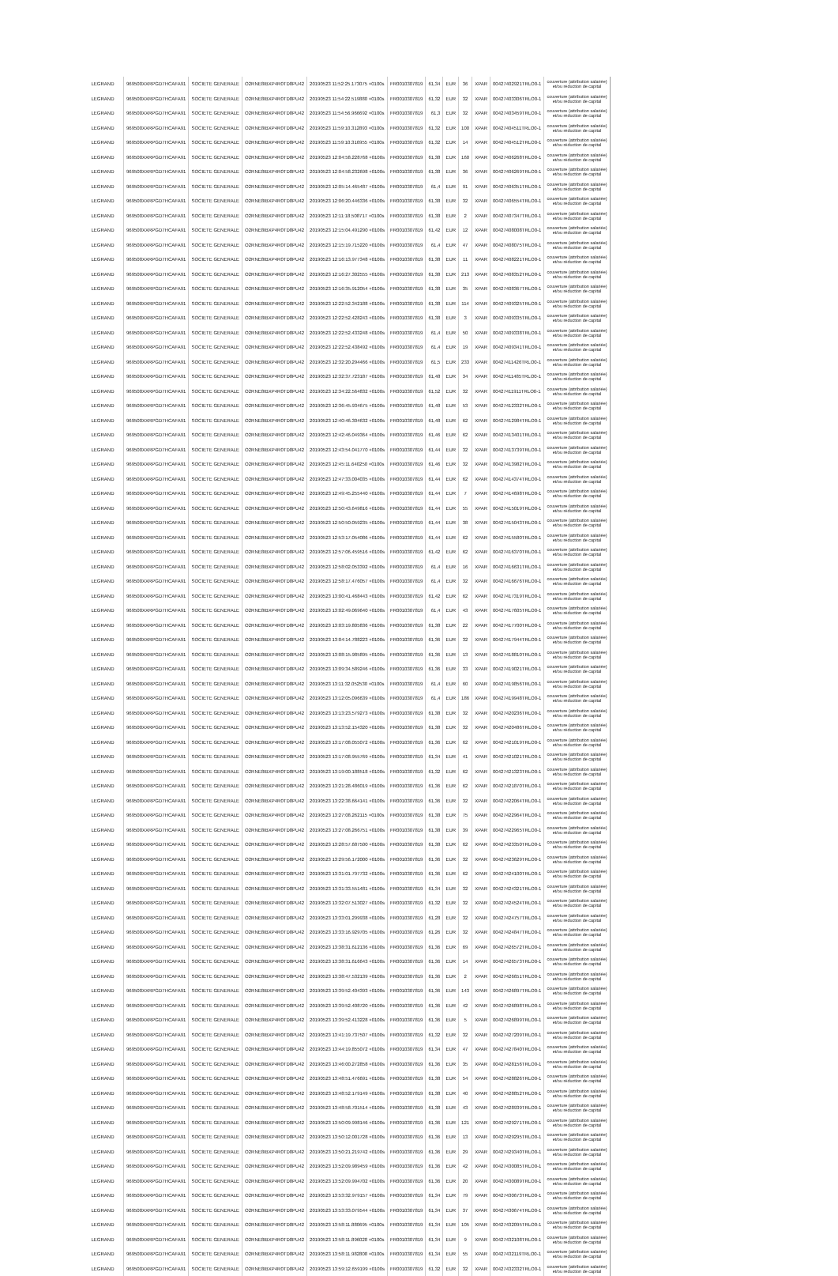| LEGRAND | 969500XXRPGD7HCAFA91 | SOCIETE GENERALE | O2RNE8IBXP4R0TD8PU42 | 20190523 11:52:25.173075 +0100s | FR0010307819 | 61,34 | EUR | 36 | XPAR | 00427402921TRLO0-1 | couverture (attribution salariée) et/ou réduction de capital |
| LEGRAND | 969500XXRPGD7HCAFA91 | SOCIETE GENERALE | O2RNE8IBXP4R0TD8PU42 | 20190523 11:54:22.519880 +0100s | FR0010307819 | 61,32 | EUR | 32 | XPAR | 00427403306TRLO0-1 | couverture (attribution salariée) et/ou réduction de capital |
| LEGRAND | 969500XXRPGD7HCAFA91 | SOCIETE GENERALE | O2RNE8IBXP4R0TD8PU42 | 20190523 11:54:56.966692 +0100s | FR0010307819 | 61,3 | EUR | 32 | XPAR | 00427403459TRLO0-1 | couverture (attribution salariée) et/ou réduction de capital |
| LEGRAND | 969500XXRPGD7HCAFA91 | SOCIETE GENERALE | O2RNE8IBXP4R0TD8PU42 | 20190523 11:59:10.312893 +0100s | FR0010307819 | 61,32 | EUR | 100 | XPAR | 00427404511TRLO0-1 | couverture (attribution salariée) et/ou réduction de capital |
| LEGRAND | 969500XXRPGD7HCAFA91 | SOCIETE GENERALE | O2RNE8IBXP4R0TD8PU42 | 20190523 11:59:10.316955 +0100s | FR0010307819 | 61,32 | EUR | 14 | XPAR | 00427404512TRLO0-1 | couverture (attribution salariée) et/ou réduction de capital |
| LEGRAND | 969500XXRPGD7HCAFA91 | SOCIETE GENERALE | O2RNE8IBXP4R0TD8PU42 | 20190523 12:04:58.228768 +0100s | FR0010307819 | 61,38 | EUR | 160 | XPAR | 00427406268TRLO0-1 | couverture (attribution salariée) et/ou réduction de capital |
| LEGRAND | 969500XXRPGD7HCAFA91 | SOCIETE GENERALE | O2RNE8IBXP4R0TD8PU42 | 20190523 12:04:58.232698 +0100s | FR0010307819 | 61,38 | EUR | 36 | XPAR | 00427406269TRLO0-1 | couverture (attribution salariée) et/ou réduction de capital |
| LEGRAND | 969500XXRPGD7HCAFA91 | SOCIETE GENERALE | O2RNE8IBXP4R0TD8PU42 | 20190523 12:05:14.465487 +0100s | FR0010307819 | 61,4 | EUR | 91 | XPAR | 00427406351TRLO0-1 | couverture (attribution salariée) et/ou réduction de capital |
| LEGRAND | 969500XXRPGD7HCAFA91 | SOCIETE GENERALE | O2RNE8IBXP4R0TD8PU42 | 20190523 12:06:20.446336 +0100s | FR0010307819 | 61,38 | EUR | 32 | XPAR | 00427406554TRLO0-1 | couverture (attribution salariée) et/ou réduction de capital |
| LEGRAND | 969500XXRPGD7HCAFA91 | SOCIETE GENERALE | O2RNE8IBXP4R0TD8PU42 | 20190523 12:11:18.508717 +0100s | FR0010307819 | 61,38 | EUR | 2 | XPAR | 00427407347TRLO0-1 | couverture (attribution salariée) et/ou réduction de capital |
| LEGRAND | 969500XXRPGD7HCAFA91 | SOCIETE GENERALE | O2RNE8IBXP4R0TD8PU42 | 20190523 12:15:04.491290 +0100s | FR0010307819 | 61,42 | EUR | 12 | XPAR | 00427408008TRLO0-1 | couverture (attribution salariée) et/ou réduction de capital |
| LEGRAND | 969500XXRPGD7HCAFA91 | SOCIETE GENERALE | O2RNE8IBXP4R0TD8PU42 | 20190523 12:15:19.715220 +0100s | FR0010307819 | 61,4 | EUR | 47 | XPAR | 00427408075TRLO0-1 | couverture (attribution salariée) et/ou réduction de capital |
| LEGRAND | 969500XXRPGD7HCAFA91 | SOCIETE GENERALE | O2RNE8IBXP4R0TD8PU42 | 20190523 12:16:13.977348 +0100s | FR0010307819 | 61,38 | EUR | 11 | XPAR | 00427408221TRLO0-1 | couverture (attribution salariée) et/ou réduction de capital |
| LEGRAND | 969500XXRPGD7HCAFA91 | SOCIETE GENERALE | O2RNE8IBXP4R0TD8PU42 | 20190523 12:16:27.302555 +0100s | FR0010307819 | 61,38 | EUR | 213 | XPAR | 00427408352TRLO0-1 | couverture (attribution salariée) et/ou réduction de capital |
| LEGRAND | 969500XXRPGD7HCAFA91 | SOCIETE GENERALE | O2RNE8IBXP4R0TD8PU42 | 20190523 12:16:35.912054 +0100s | FR0010307819 | 61,38 | EUR | 35 | XPAR | 00427408367TRLO0-1 | couverture (attribution salariée) et/ou réduction de capital |
| LEGRAND | 969500XXRPGD7HCAFA91 | SOCIETE GENERALE | O2RNE8IBXP4R0TD8PU42 | 20190523 12:22:52.342188 +0100s | FR0010307819 | 61,38 | EUR | 114 | XPAR | 00427409325TRLO0-1 | couverture (attribution salariée) et/ou réduction de capital |
| LEGRAND | 969500XXRPGD7HCAFA91 | SOCIETE GENERALE | O2RNE8IBXP4R0TD8PU42 | 20190523 12:22:52.428243 +0100s | FR0010307819 | 61,38 | EUR | 3 | XPAR | 00427409335TRLO0-1 | couverture (attribution salariée) et/ou réduction de capital |
| LEGRAND | 969500XXRPGD7HCAFA91 | SOCIETE GENERALE | O2RNE8IBXP4R0TD8PU42 | 20190523 12:22:52.433248 +0100s | FR0010307819 | 61,4 | EUR | 50 | XPAR | 00427409338TRLO0-1 | couverture (attribution salariée) et/ou réduction de capital |
| LEGRAND | 969500XXRPGD7HCAFA91 | SOCIETE GENERALE | O2RNE8IBXP4R0TD8PU42 | 20190523 12:22:52.438492 +0100s | FR0010307819 | 61,4 | EUR | 19 | XPAR | 00427409341TRLO0-1 | couverture (attribution salariée) et/ou réduction de capital |
| LEGRAND | 969500XXRPGD7HCAFA91 | SOCIETE GENERALE | O2RNE8IBXP4R0TD8PU42 | 20190523 12:32:20.294466 +0100s | FR0010307819 | 61,5 | EUR | 233 | XPAR | 00427411426TRLO0-1 | couverture (attribution salariée) et/ou réduction de capital |
| LEGRAND | 969500XXRPGD7HCAFA91 | SOCIETE GENERALE | O2RNE8IBXP4R0TD8PU42 | 20190523 12:32:37.723187 +0100s | FR0010307819 | 61,48 | EUR | 34 | XPAR | 00427411485TRLO0-1 | couverture (attribution salariée) et/ou réduction de capital |
| LEGRAND | 969500XXRPGD7HCAFA91 | SOCIETE GENERALE | O2RNE8IBXP4R0TD8PU42 | 20190523 12:34:22.564832 +0100s | FR0010307819 | 61,52 | EUR | 32 | XPAR | 00427411911TRLO0-1 | couverture (attribution salariée) et/ou réduction de capital |
| LEGRAND | 969500XXRPGD7HCAFA91 | SOCIETE GENERALE | O2RNE8IBXP4R0TD8PU42 | 20190523 12:36:45.934675 +0100s | FR0010307819 | 61,48 | EUR | 53 | XPAR | 00427412332TRLO0-1 | couverture (attribution salariée) et/ou réduction de capital |
| LEGRAND | 969500XXRPGD7HCAFA91 | SOCIETE GENERALE | O2RNE8IBXP4R0TD8PU42 | 20190523 12:40:46.304632 +0100s | FR0010307819 | 61,48 | EUR | 62 | XPAR | 00427412984TRLO0-1 | couverture (attribution salariée) et/ou réduction de capital |
| LEGRAND | 969500XXRPGD7HCAFA91 | SOCIETE GENERALE | O2RNE8IBXP4R0TD8PU42 | 20190523 12:42:46.049364 +0100s | FR0010307819 | 61,46 | EUR | 62 | XPAR | 00427413401TRLO0-1 | couverture (attribution salariée) et/ou réduction de capital |
| LEGRAND | 969500XXRPGD7HCAFA91 | SOCIETE GENERALE | O2RNE8IBXP4R0TD8PU42 | 20190523 12:43:54.041770 +0100s | FR0010307819 | 61,44 | EUR | 32 | XPAR | 00427413739TRLO0-1 | couverture (attribution salariée) et/ou réduction de capital |
| LEGRAND | 969500XXRPGD7HCAFA91 | SOCIETE GENERALE | O2RNE8IBXP4R0TD8PU42 | 20190523 12:45:11.640250 +0100s | FR0010307819 | 61,46 | EUR | 32 | XPAR | 00427413982TRLO0-1 | couverture (attribution salariée) et/ou réduction de capital |
| LEGRAND | 969500XXRPGD7HCAFA91 | SOCIETE GENERALE | O2RNE8IBXP4R0TD8PU42 | 20190523 12:47:33.004035 +0100s | FR0010307819 | 61,44 | EUR | 62 | XPAR | 00427414374TRLO0-1 | couverture (attribution salariée) et/ou réduction de capital |
| LEGRAND | 969500XXRPGD7HCAFA91 | SOCIETE GENERALE | O2RNE8IBXP4R0TD8PU42 | 20190523 12:49:45.255440 +0100s | FR0010307819 | 61,44 | EUR | 7 | XPAR | 00427414698TRLO0-1 | couverture (attribution salariée) et/ou réduction de capital |
| LEGRAND | 969500XXRPGD7HCAFA91 | SOCIETE GENERALE | O2RNE8IBXP4R0TD8PU42 | 20190523 12:50:43.649816 +0100s | FR0010307819 | 61,44 | EUR | 55 | XPAR | 00427415019TRLO0-1 | couverture (attribution salariée) et/ou réduction de capital |
| LEGRAND | 969500XXRPGD7HCAFA91 | SOCIETE GENERALE | O2RNE8IBXP4R0TD8PU42 | 20190523 12:50:50.059235 +0100s | FR0010307819 | 61,44 | EUR | 38 | XPAR | 00427415043TRLO0-1 | couverture (attribution salariée) et/ou réduction de capital |
| LEGRAND | 969500XXRPGD7HCAFA91 | SOCIETE GENERALE | O2RNE8IBXP4R0TD8PU42 | 20190523 12:53:17.054086 +0100s | FR0010307819 | 61,44 | EUR | 62 | XPAR | 00427415580TRLO0-1 | couverture (attribution salariée) et/ou réduction de capital |
| LEGRAND | 969500XXRPGD7HCAFA91 | SOCIETE GENERALE | O2RNE8IBXP4R0TD8PU42 | 20190523 12:57:06.459516 +0100s | FR0010307819 | 61,42 | EUR | 62 | XPAR | 00427416370TRLO0-1 | couverture (attribution salariée) et/ou réduction de capital |
| LEGRAND | 969500XXRPGD7HCAFA91 | SOCIETE GENERALE | O2RNE8IBXP4R0TD8PU42 | 20190523 12:58:02.053392 +0100s | FR0010307819 | 61,4 | EUR | 16 | XPAR | 00427416631TRLO0-1 | couverture (attribution salariée) et/ou réduction de capital |
| LEGRAND | 969500XXRPGD7HCAFA91 | SOCIETE GENERALE | O2RNE8IBXP4R0TD8PU42 | 20190523 12:58:17.476057 +0100s | FR0010307819 | 61,4 | EUR | 32 | XPAR | 00427416676TRLO0-1 | couverture (attribution salariée) et/ou réduction de capital |
| LEGRAND | 969500XXRPGD7HCAFA91 | SOCIETE GENERALE | O2RNE8IBXP4R0TD8PU42 | 20190523 13:00:41.468443 +0100s | FR0010307819 | 61,42 | EUR | 62 | XPAR | 00427417319TRLO0-1 | couverture (attribution salariée) et/ou réduction de capital |
| LEGRAND | 969500XXRPGD7HCAFA91 | SOCIETE GENERALE | O2RNE8IBXP4R0TD8PU42 | 20190523 13:02:49.069640 +0100s | FR0010307819 | 61,4 | EUR | 43 | XPAR | 00427417605TRLO0-1 | couverture (attribution salariée) et/ou réduction de capital |
| LEGRAND | 969500XXRPGD7HCAFA91 | SOCIETE GENERALE | O2RNE8IBXP4R0TD8PU42 | 20190523 13:03:19.805836 +0100s | FR0010307819 | 61,38 | EUR | 22 | XPAR | 00427417700TRLO0-1 | couverture (attribution salariée) et/ou réduction de capital |
| LEGRAND | 969500XXRPGD7HCAFA91 | SOCIETE GENERALE | O2RNE8IBXP4R0TD8PU42 | 20190523 13:04:14.788223 +0100s | FR0010307819 | 61,36 | EUR | 32 | XPAR | 00427417944TRLO0-1 | couverture (attribution salariée) et/ou réduction de capital |
| LEGRAND | 969500XXRPGD7HCAFA91 | SOCIETE GENERALE | O2RNE8IBXP4R0TD8PU42 | 20190523 13:08:15.985895 +0100s | FR0010307819 | 61,36 | EUR | 13 | XPAR | 00427418810TRLO0-1 | couverture (attribution salariée) et/ou réduction de capital |
| LEGRAND | 969500XXRPGD7HCAFA91 | SOCIETE GENERALE | O2RNE8IBXP4R0TD8PU42 | 20190523 13:09:34.589246 +0100s | FR0010307819 | 61,36 | EUR | 33 | XPAR | 00427419021TRLO0-1 | couverture (attribution salariée) et/ou réduction de capital |
| LEGRAND | 969500XXRPGD7HCAFA91 | SOCIETE GENERALE | O2RNE8IBXP4R0TD8PU42 | 20190523 13:11:32.052530 +0100s | FR0010307819 | 61,4 | EUR | 60 | XPAR | 00427419856TRLO0-1 | couverture (attribution salariée) et/ou réduction de capital |
| LEGRAND | 969500XXRPGD7HCAFA91 | SOCIETE GENERALE | O2RNE8IBXP4R0TD8PU42 | 20190523 13:12:05.096639 +0100s | FR0010307819 | 61,4 | EUR | 186 | XPAR | 00427419948TRLO0-1 | couverture (attribution salariée) et/ou réduction de capital |
| LEGRAND | 969500XXRPGD7HCAFA91 | SOCIETE GENERALE | O2RNE8IBXP4R0TD8PU42 | 20190523 13:13:23.579273 +0100s | FR0010307819 | 61,38 | EUR | 32 | XPAR | 00427420236TRLO0-1 | couverture (attribution salariée) et/ou réduction de capital |
| LEGRAND | 969500XXRPGD7HCAFA91 | SOCIETE GENERALE | O2RNE8IBXP4R0TD8PU42 | 20190523 13:13:52.154320 +0100s | FR0010307819 | 61,38 | EUR | 32 | XPAR | 00427420486TRLO0-1 | couverture (attribution salariée) et/ou réduction de capital |
| LEGRAND | 969500XXRPGD7HCAFA91 | SOCIETE GENERALE | O2RNE8IBXP4R0TD8PU42 | 20190523 13:17:08.055072 +0100s | FR0010307819 | 61,36 | EUR | 62 | XPAR | 00427421019TRLO0-1 | couverture (attribution salariée) et/ou réduction de capital |
| LEGRAND | 969500XXRPGD7HCAFA91 | SOCIETE GENERALE | O2RNE8IBXP4R0TD8PU42 | 20190523 13:17:08.955769 +0100s | FR0010307819 | 61,34 | EUR | 41 | XPAR | 00427421021TRLO0-1 | couverture (attribution salariée) et/ou réduction de capital |
| LEGRAND | 969500XXRPGD7HCAFA91 | SOCIETE GENERALE | O2RNE8IBXP4R0TD8PU42 | 20190523 13:19:00.188518 +0100s | FR0010307819 | 61,32 | EUR | 62 | XPAR | 00427421323TRLO0-1 | couverture (attribution salariée) et/ou réduction de capital |
| LEGRAND | 969500XXRPGD7HCAFA91 | SOCIETE GENERALE | O2RNE8IBXP4R0TD8PU42 | 20190523 13:21:28.486019 +0100s | FR0010307819 | 61,36 | EUR | 62 | XPAR | 00427421870TRLO0-1 | couverture (attribution salariée) et/ou réduction de capital |
| LEGRAND | 969500XXRPGD7HCAFA91 | SOCIETE GENERALE | O2RNE8IBXP4R0TD8PU42 | 20190523 13:22:38.664141 +0100s | FR0010307819 | 61,36 | EUR | 32 | XPAR | 00427422064TRLO0-1 | couverture (attribution salariée) et/ou réduction de capital |
| LEGRAND | 969500XXRPGD7HCAFA91 | SOCIETE GENERALE | O2RNE8IBXP4R0TD8PU42 | 20190523 13:27:08.262115 +0100s | FR0010307819 | 61,38 | EUR | 75 | XPAR | 00427422964TRLO0-1 | couverture (attribution salariée) et/ou réduction de capital |
| LEGRAND | 969500XXRPGD7HCAFA91 | SOCIETE GENERALE | O2RNE8IBXP4R0TD8PU42 | 20190523 13:27:08.266751 +0100s | FR0010307819 | 61,38 | EUR | 39 | XPAR | 00427422965TRLO0-1 | couverture (attribution salariée) et/ou réduction de capital |
| LEGRAND | 969500XXRPGD7HCAFA91 | SOCIETE GENERALE | O2RNE8IBXP4R0TD8PU42 | 20190523 13:28:57.687500 +0100s | FR0010307819 | 61,38 | EUR | 62 | XPAR | 00427423350TRLO0-1 | couverture (attribution salariée) et/ou réduction de capital |
| LEGRAND | 969500XXRPGD7HCAFA91 | SOCIETE GENERALE | O2RNE8IBXP4R0TD8PU42 | 20190523 13:29:56.172000 +0100s | FR0010307819 | 61,36 | EUR | 32 | XPAR | 00427423629TRLO0-1 | couverture (attribution salariée) et/ou réduction de capital |
| LEGRAND | 969500XXRPGD7HCAFA91 | SOCIETE GENERALE | O2RNE8IBXP4R0TD8PU42 | 20190523 13:31:01.797732 +0100s | FR0010307819 | 61,36 | EUR | 62 | XPAR | 00427424100TRLO0-1 | couverture (attribution salariée) et/ou réduction de capital |
| LEGRAND | 969500XXRPGD7HCAFA91 | SOCIETE GENERALE | O2RNE8IBXP4R0TD8PU42 | 20190523 13:31:33.551481 +0100s | FR0010307819 | 61,34 | EUR | 32 | XPAR | 00427424321TRLO0-1 | couverture (attribution salariée) et/ou réduction de capital |
| LEGRAND | 969500XXRPGD7HCAFA91 | SOCIETE GENERALE | O2RNE8IBXP4R0TD8PU42 | 20190523 13:32:07.513027 +0100s | FR0010307819 | 61,32 | EUR | 32 | XPAR | 00427424524TRLO0-1 | couverture (attribution salariée) et/ou réduction de capital |
| LEGRAND | 969500XXRPGD7HCAFA91 | SOCIETE GENERALE | O2RNE8IBXP4R0TD8PU42 | 20190523 13:33:01.299938 +0100s | FR0010307819 | 61,28 | EUR | 32 | XPAR | 00427424757TRLO0-1 | couverture (attribution salariée) et/ou réduction de capital |
| LEGRAND | 969500XXRPGD7HCAFA91 | SOCIETE GENERALE | O2RNE8IBXP4R0TD8PU42 | 20190523 13:33:16.929705 +0100s | FR0010307819 | 61,26 | EUR | 32 | XPAR | 00427424847TRLO0-1 | couverture (attribution salariée) et/ou réduction de capital |
| LEGRAND | 969500XXRPGD7HCAFA91 | SOCIETE GENERALE | O2RNE8IBXP4R0TD8PU42 | 20190523 13:38:31.612136 +0100s | FR0010307819 | 61,36 | EUR | 69 | XPAR | 00427426572TRLO0-1 | couverture (attribution salariée) et/ou réduction de capital |
| LEGRAND | 969500XXRPGD7HCAFA91 | SOCIETE GENERALE | O2RNE8IBXP4R0TD8PU42 | 20190523 13:38:31.616643 +0100s | FR0010307819 | 61,36 | EUR | 14 | XPAR | 00427426573TRLO0-1 | couverture (attribution salariée) et/ou réduction de capital |
| LEGRAND | 969500XXRPGD7HCAFA91 | SOCIETE GENERALE | O2RNE8IBXP4R0TD8PU42 | 20190523 13:38:47.532139 +0100s | FR0010307819 | 61,36 | EUR | 2 | XPAR | 00427426651TRLO0-1 | couverture (attribution salariée) et/ou réduction de capital |
| LEGRAND | 969500XXRPGD7HCAFA91 | SOCIETE GENERALE | O2RNE8IBXP4R0TD8PU42 | 20190523 13:39:52.404393 +0100s | FR0010307819 | 61,36 | EUR | 143 | XPAR | 00427426897TRLO0-1 | couverture (attribution salariée) et/ou réduction de capital |
| LEGRAND | 969500XXRPGD7HCAFA91 | SOCIETE GENERALE | O2RNE8IBXP4R0TD8PU42 | 20190523 13:39:52.408720 +0100s | FR0010307819 | 61,36 | EUR | 42 | XPAR | 00427426898TRLO0-1 | couverture (attribution salariée) et/ou réduction de capital |
| LEGRAND | 969500XXRPGD7HCAFA91 | SOCIETE GENERALE | O2RNE8IBXP4R0TD8PU42 | 20190523 13:39:52.413228 +0100s | FR0010307819 | 61,36 | EUR | 5 | XPAR | 00427426899TRLO0-1 | couverture (attribution salariée) et/ou réduction de capital |
| LEGRAND | 969500XXRPGD7HCAFA91 | SOCIETE GENERALE | O2RNE8IBXP4R0TD8PU42 | 20190523 13:41:19.737507 +0100s | FR0010307819 | 61,32 | EUR | 32 | XPAR | 00427427209TRLO0-1 | couverture (attribution salariée) et/ou réduction de capital |
| LEGRAND | 969500XXRPGD7HCAFA91 | SOCIETE GENERALE | O2RNE8IBXP4R0TD8PU42 | 20190523 13:44:19.855072 +0100s | FR0010307819 | 61,34 | EUR | 47 | XPAR | 00427427840TRLO0-1 | couverture (attribution salariée) et/ou réduction de capital |
| LEGRAND | 969500XXRPGD7HCAFA91 | SOCIETE GENERALE | O2RNE8IBXP4R0TD8PU42 | 20190523 13:46:00.272858 +0100s | FR0010307819 | 61,36 | EUR | 35 | XPAR | 00427428156TRLO0-1 | couverture (attribution salariée) et/ou réduction de capital |
| LEGRAND | 969500XXRPGD7HCAFA91 | SOCIETE GENERALE | O2RNE8IBXP4R0TD8PU42 | 20190523 13:48:51.476691 +0100s | FR0010307819 | 61,38 | EUR | 54 | XPAR | 00427428826TRLO0-1 | couverture (attribution salariée) et/ou réduction de capital |
| LEGRAND | 969500XXRPGD7HCAFA91 | SOCIETE GENERALE | O2RNE8IBXP4R0TD8PU42 | 20190523 13:48:52.179149 +0100s | FR0010307819 | 61,38 | EUR | 40 | XPAR | 00427428852TRLO0-1 | couverture (attribution salariée) et/ou réduction de capital |
| LEGRAND | 969500XXRPGD7HCAFA91 | SOCIETE GENERALE | O2RNE8IBXP4R0TD8PU42 | 20190523 13:48:58.701514 +0100s | FR0010307819 | 61,38 | EUR | 43 | XPAR | 00427428939TRLO0-1 | couverture (attribution salariée) et/ou réduction de capital |
| LEGRAND | 969500XXRPGD7HCAFA91 | SOCIETE GENERALE | O2RNE8IBXP4R0TD8PU42 | 20190523 13:50:09.998146 +0100s | FR0010307819 | 61,36 | EUR | 121 | XPAR | 00427429271TRLO0-1 | couverture (attribution salariée) et/ou réduction de capital |
| LEGRAND | 969500XXRPGD7HCAFA91 | SOCIETE GENERALE | O2RNE8IBXP4R0TD8PU42 | 20190523 13:50:12.001728 +0100s | FR0010307819 | 61,36 | EUR | 13 | XPAR | 00427429295TRLO0-1 | couverture (attribution salariée) et/ou réduction de capital |
| LEGRAND | 969500XXRPGD7HCAFA91 | SOCIETE GENERALE | O2RNE8IBXP4R0TD8PU42 | 20190523 13:50:21.219742 +0100s | FR0010307819 | 61,36 | EUR | 29 | XPAR | 00427429340TRLO0-1 | couverture (attribution salariée) et/ou réduction de capital |
| LEGRAND | 969500XXRPGD7HCAFA91 | SOCIETE GENERALE | O2RNE8IBXP4R0TD8PU42 | 20190523 13:52:09.989459 +0100s | FR0010307819 | 61,36 | EUR | 42 | XPAR | 00427430085TRLO0-1 | couverture (attribution salariée) et/ou réduction de capital |
| LEGRAND | 969500XXRPGD7HCAFA91 | SOCIETE GENERALE | O2RNE8IBXP4R0TD8PU42 | 20190523 13:52:09.994702 +0100s | FR0010307819 | 61,36 | EUR | 20 | XPAR | 00427430089TRLO0-1 | couverture (attribution salariée) et/ou réduction de capital |
| LEGRAND | 969500XXRPGD7HCAFA91 | SOCIETE GENERALE | O2RNE8IBXP4R0TD8PU42 | 20190523 13:53:32.979157 +0100s | FR0010307819 | 61,34 | EUR | 79 | XPAR | 00427430673TRLO0-1 | couverture (attribution salariée) et/ou réduction de capital |
| LEGRAND | 969500XXRPGD7HCAFA91 | SOCIETE GENERALE | O2RNE8IBXP4R0TD8PU42 | 20190523 13:53:33.079544 +0100s | FR0010307819 | 61,34 | EUR | 37 | XPAR | 00427430674TRLO0-1 | couverture (attribution salariée) et/ou réduction de capital |
| LEGRAND | 969500XXRPGD7HCAFA91 | SOCIETE GENERALE | O2RNE8IBXP4R0TD8PU42 | 20190523 13:58:11.880695 +0100s | FR0010307819 | 61,34 | EUR | 105 | XPAR | 00427432095TRLO0-1 | couverture (attribution salariée) et/ou réduction de capital |
| LEGRAND | 969500XXRPGD7HCAFA91 | SOCIETE GENERALE | O2RNE8IBXP4R0TD8PU42 | 20190523 13:58:11.896028 +0100s | FR0010307819 | 61,34 | EUR | 9 | XPAR | 00427432108TRLO0-1 | couverture (attribution salariée) et/ou réduction de capital |
| LEGRAND | 969500XXRPGD7HCAFA91 | SOCIETE GENERALE | O2RNE8IBXP4R0TD8PU42 | 20190523 13:58:11.982808 +0100s | FR0010307819 | 61,34 | EUR | 55 | XPAR | 00427432119TRLO0-1 | couverture (attribution salariée) et/ou réduction de capital |
| LEGRAND | 969500XXRPGD7HCAFA91 | SOCIETE GENERALE | O2RNE8IBXP4R0TD8PU42 | 20190523 13:59:12.659199 +0100s | FR0010307819 | 61,32 | EUR | 32 | XPAR | 00427432332TRLO0-1 | couverture (attribution salariée) et/ou réduction de capital |